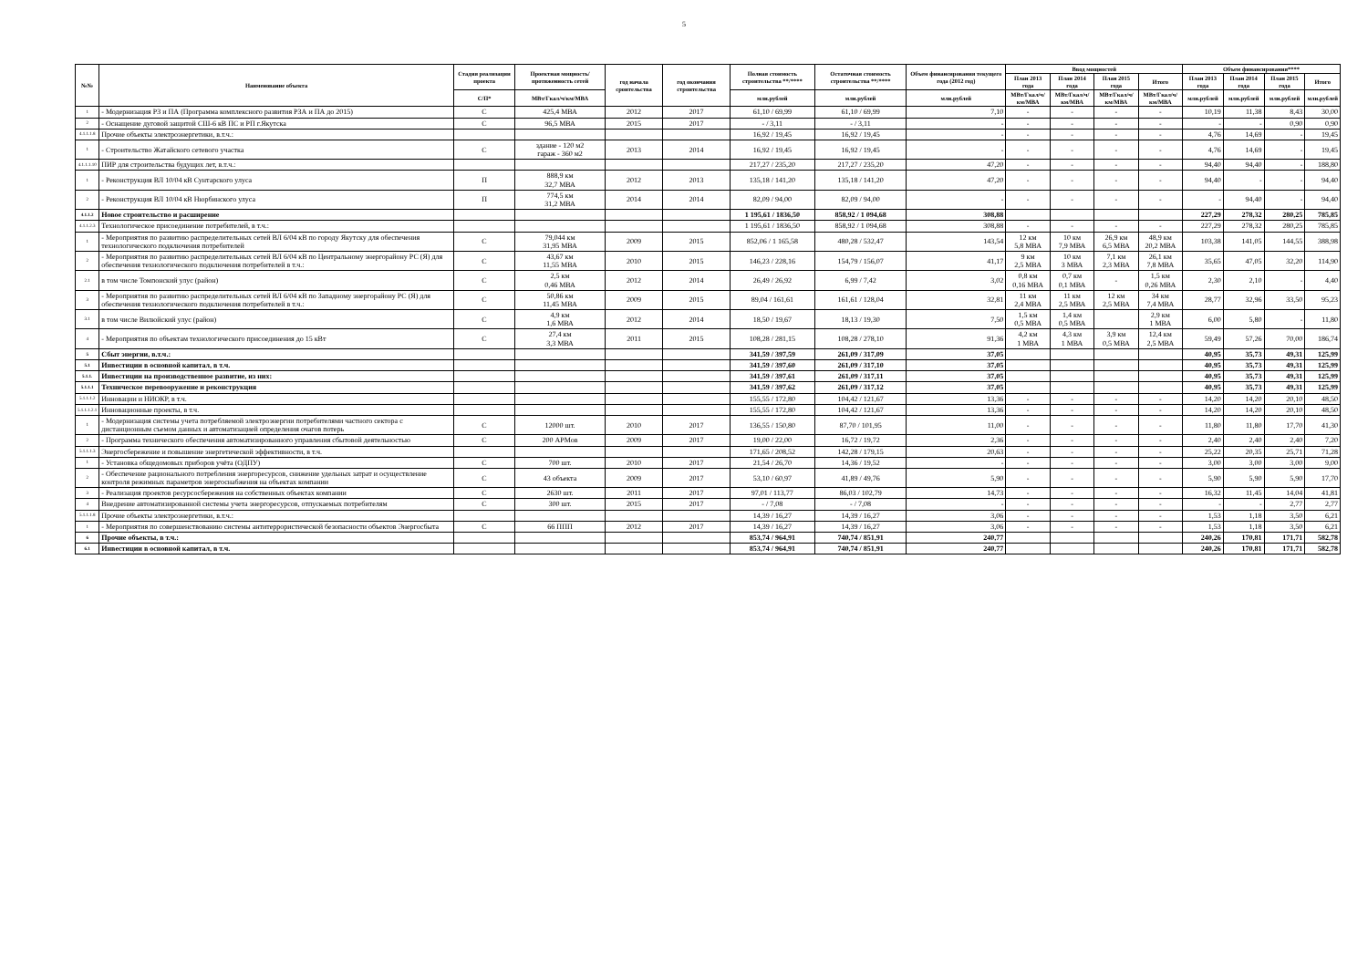5
| №№ | Наименование объекта | Стадия реализации проекта | Проектная мощность/ протяженность сетей | год начала сроительства | год окончания строительства | Полная стоимость строительства **/**** | Остаточная стоимость строительства **/**** | Объем финансирования текущего года (2012 год) | Ввод мощностей | | | | Объем финансирования**** | | | |
| --- | --- | --- | --- | --- | --- | --- | --- | --- | --- | --- | --- | --- | --- | --- | --- | --- |
| | | | | | | | | | План 2013 года | План 2014 года | План 2015 года | Итого | План 2013 года | План 2014 года | План 2015 года | Итого |
| | | С/П* | МВт/Гкал/ч/км/МВА | | | млн.рублей | млн.рублей | млн.рублей | МВт/Гкал/ч/км/МВА | МВт/Гкал/ч/км/МВА | МВт/Гкал/ч/км/МВА | МВт/Гкал/ч/км/МВА | млн.рублей | млн.рублей | млн.рублей | млн.рублей |
| 1 | - Модернизация РЗ и ПА (Программа комплексного развития РЗА и ПА до 2015) | С | 425,4 МВА | 2012 | 2017 | 61,10 / 69,99 | 61,10 / 69,99 | 7,10 | - | - | - | - | 10,19 | 11,38 | 8,43 | 30,00 |
| 2 | - Оснащение дуговой защитой СШ-6 кВ ПС и РП г.Якутска | С | 96,5 МВА | 2015 | 2017 | - / 3,11 | - / 3,11 | - | - | - | - | - | - | - | 0,90 | 0,90 |
| 4.1.1.1.8 | Прочие объекты электроэнергетики, в.т.ч.: | | | | | 16,92 / 19,45 | 16,92 / 19,45 | - | - | - | - | - | 4,76 | 14,69 | - | 19,45 |
| 1 | - Строительство Жатайского сетевого участка | С | здание - 120 м2 гараж - 360 м2 | 2013 | 2014 | 16,92 / 19,45 | 16,92 / 19,45 | - | - | - | - | - | 4,76 | 14,69 | - | 19,45 |
| 4.1.1.1.10 | ПИР для строительства будущих лет, в.т.ч.: | | | | | 217,27 / 235,20 | 217,27 / 235,20 | 47,20 | - | - | - | - | 94,40 | 94,40 | - | 188,80 |
| 1 | - Реконструкция ВЛ 10/04 кВ Сунтарского улуса | П | 888,9 км 32,7 МВА | 2012 | 2013 | 135,18 / 141,20 | 135,18 / 141,20 | 47,20 | - | - | - | - | 94,40 | - | - | 94,40 |
| 2 | - Реконструкция ВЛ 10/04 кВ Нюрбинского улуса | П | 774,5 км 31,2 МВА | 2014 | 2014 | 82,09 / 94,00 | 82,09 / 94,00 | - | - | - | - | - | - | 94,40 | - | 94,40 |
| 4.1.1.2 | Новое строительство и расширение | | | | | 1 195,61 / 1836,50 | 858,92 / 1 094,68 | 308,88 | | | | | 227,29 | 278,32 | 280,25 | 785,85 |
| 4.1.1.2.3 | Технологическое присоединение потребителей, в т.ч.: | | | | | 1 195,61 / 1836,50 | 858,92 / 1 094,68 | 308,88 | - | - | - | - | 227,29 | 278,32 | 280,25 | 785,85 |
| 1 | - Мероприятия по развитию распределительных сетей ВЛ 6/04 кВ по городу Якутску для обеспечения технологического подключения потребителей | С | 79,044 км 31,95 МВА | 2009 | 2015 | 852,06 / 1 165,58 | 480,28 / 532,47 | 143,54 | 12 км 5,8 МВА | 10 км 7,9 МВА | 26,9 км 6,5 МВА | 48,9 км 20,2 МВА | 103,38 | 141,05 | 144,55 | 388,98 |
| 2 | - Мероприятия по развитию распределительных сетей ВЛ 6/04 кВ по Центральному энергорайону РС (Я) для обеспечения технологического подключения потребителей в т.ч.: | С | 43,67 км 11,55 МВА | 2010 | 2015 | 146,23 / 228,16 | 154,79 / 156,07 | 41,17 | 9 км 2,5 МВА | 10 км 3 МВА | 7,1 км 2,3 МВА | 26,1 км 7,8 МВА | 35,65 | 47,05 | 32,20 | 114,90 |
| 2.1 | в том числе Томпонский улус (район) | С | 2,5 км 0,46 МВА | 2012 | 2014 | 26,49 / 26,92 | 6,99 / 7,42 | 3,02 | 0,8 км 0,16 МВА | 0,7 км 0,1 МВА | - | 1,5 км 0,26 МВА | 2,30 | 2,10 | - | 4,40 |
| 3 | - Мероприятия по развитию распределительных сетей ВЛ 6/04 кВ по Западному энергорайону РС (Я) для обеспечения технологического подключения потребителей в т.ч.: | С | 50,86 км 11,45 МВА | 2009 | 2015 | 89,04 / 161,61 | 161,61 / 128,04 | 32,81 | 11 км 2,4 МВА | 11 км 2,5 МВА | 12 км 2,5 МВА | 34 км 7,4 МВА | 28,77 | 32,96 | 33,50 | 95,23 |
| 3.1 | в том числе Вилюйский улус (район) | С | 4,9 км 1,6 МВА | 2012 | 2014 | 18,50 / 19,67 | 18,13 / 19,30 | 7,50 | 1,5 км 0,5 МВА | 1,4 км 0,5 МВА | | 2,9 км 1 МВА | 6,00 | 5,80 | - | 11,80 |
| 4 | - Мероприятия по объектам технологического присоединения до 15 кВт | С | 27,4 км 3,3 МВА | 2011 | 2015 | 108,28 / 281,15 | 108,28 / 278,10 | 91,36 | 4,2 км 1 МВА | 4,3 км 1 МВА | 3,9 км 0,5 МВА | 12,4 км 2,5 МВА | 59,49 | 57,26 | 70,00 | 186,74 |
| 5 | Сбыт энергии, в.т.ч.: | | | | | 341,59 / 397,59 | 261,09 / 317,09 | 37,05 | | | | | 40,95 | 35,73 | 49,31 | 125,99 |
| 5.1 | Инвестиции в основной капитал, в т.ч. | | | | | 341,59 / 397,60 | 261,09 / 317,10 | 37,05 | | | | | 40,95 | 35,73 | 49,31 | 125,99 |
| 5.1.1. | Инвестиции на производственное развитие, из них: | | | | | 341,59 / 397,61 | 261,09 / 317,11 | 37,05 | | | | | 40,95 | 35,73 | 49,31 | 125,99 |
| 5.1.1.1 | Техническое перевооружение и реконструкция | | | | | 341,59 / 397,62 | 261,09 / 317,12 | 37,05 | | | | | 40,95 | 35,73 | 49,31 | 125,99 |
| 5.1.1.1.2 | Инновации и НИОКР, в т.ч. | | | | | 155,55 / 172,80 | 104,42 / 121,67 | 13,36 | - | - | - | - | 14,20 | 14,20 | 20,10 | 48,50 |
| 5.1.1.1.2.1 | Инновационные проекты, в т.ч. | | | | | 155,55 / 172,80 | 104,42 / 121,67 | 13,36 | - | - | - | - | 14,20 | 14,20 | 20,10 | 48,50 |
| 1 | - Модернизация системы учета потребляемой электроэнергии потребителями частного сектора с дистанционным съемом данных и автоматизацией определения очагов потерь | С | 12000 шт. | 2010 | 2017 | 136,55 / 150,80 | 87,70 / 101,95 | 11,00 | - | - | - | - | 11,80 | 11,80 | 17,70 | 41,30 |
| 2 | - Программа технического обеспечения автоматизированного управления сбытовой деятельностью | С | 200 АРМов | 2009 | 2017 | 19,00 / 22,00 | 16,72 / 19,72 | 2,36 | - | - | - | - | 2,40 | 2,40 | 2,40 | 7,20 |
| 5.1.1.1.3 | Энергосбережение и повышение энергетической эффективности, в т.ч. | | | | | 171,65 / 208,52 | 142,28 / 179,15 | 20,63 | - | - | - | - | 25,22 | 20,35 | 25,71 | 71,28 |
| 1 | - Установка общедомовых приборов учёта (ОДПУ) | С | 700 шт. | 2010 | 2017 | 21,54 / 26,70 | 14,36 / 19,52 | - | - | - | - | - | 3,00 | 3,00 | 3,00 | 9,00 |
| 2 | - Обеспечение рационального потребления энергоресурсов, снижение удельных затрат и осуществление контроля режимных параметров энергоснабжения на объектах компании | С | 43 объекта | 2009 | 2017 | 53,10 / 60,97 | 41,89 / 49,76 | 5,90 | - | - | - | - | 5,90 | 5,90 | 5,90 | 17,70 |
| 3 | - Реализация проектов ресурсосбережения на собственных объектах компании | С | 2630 шт. | 2011 | 2017 | 97,01 / 113,77 | 86,03 / 102,79 | 14,73 | - | - | - | - | 16,32 | 11,45 | 14,04 | 41,81 |
| 4 | Внедрение автоматизированной системы учета энергоресурсов, отпускаемых потребителям | С | 300 шт. | 2015 | 2017 | - / 7,08 | - / 7,08 | - | - | - | - | - | - | - | 2,77 | 2,77 |
| 5.1.1.1.8 | Прочие объекты электроэнергетики, в.т.ч.: | | | | | 14,39 / 16,27 | 14,39 / 16,27 | 3,06 | - | - | - | - | 1,53 | 1,18 | 3,50 | 6,21 |
| 1 | - Мероприятия по совершенствованию системы антитеррористической безопасности объектов Энергосбыта | С | 66 ППП | 2012 | 2017 | 14,39 / 16,27 | 14,39 / 16,27 | 3,06 | - | - | - | - | 1,53 | 1,18 | 3,50 | 6,21 |
| 6 | Прочие объекты, в т.ч.: | | | | | 853,74 / 964,91 | 740,74 / 851,91 | 240,77 | | | | | 240,26 | 170,81 | 171,71 | 582,78 |
| 6.1 | Инвестиции в основной капитал, в т.ч. | | | | | 853,74 / 964,91 | 740,74 / 851,91 | 240,77 | | | | | 240,26 | 170,81 | 171,71 | 582,78 |